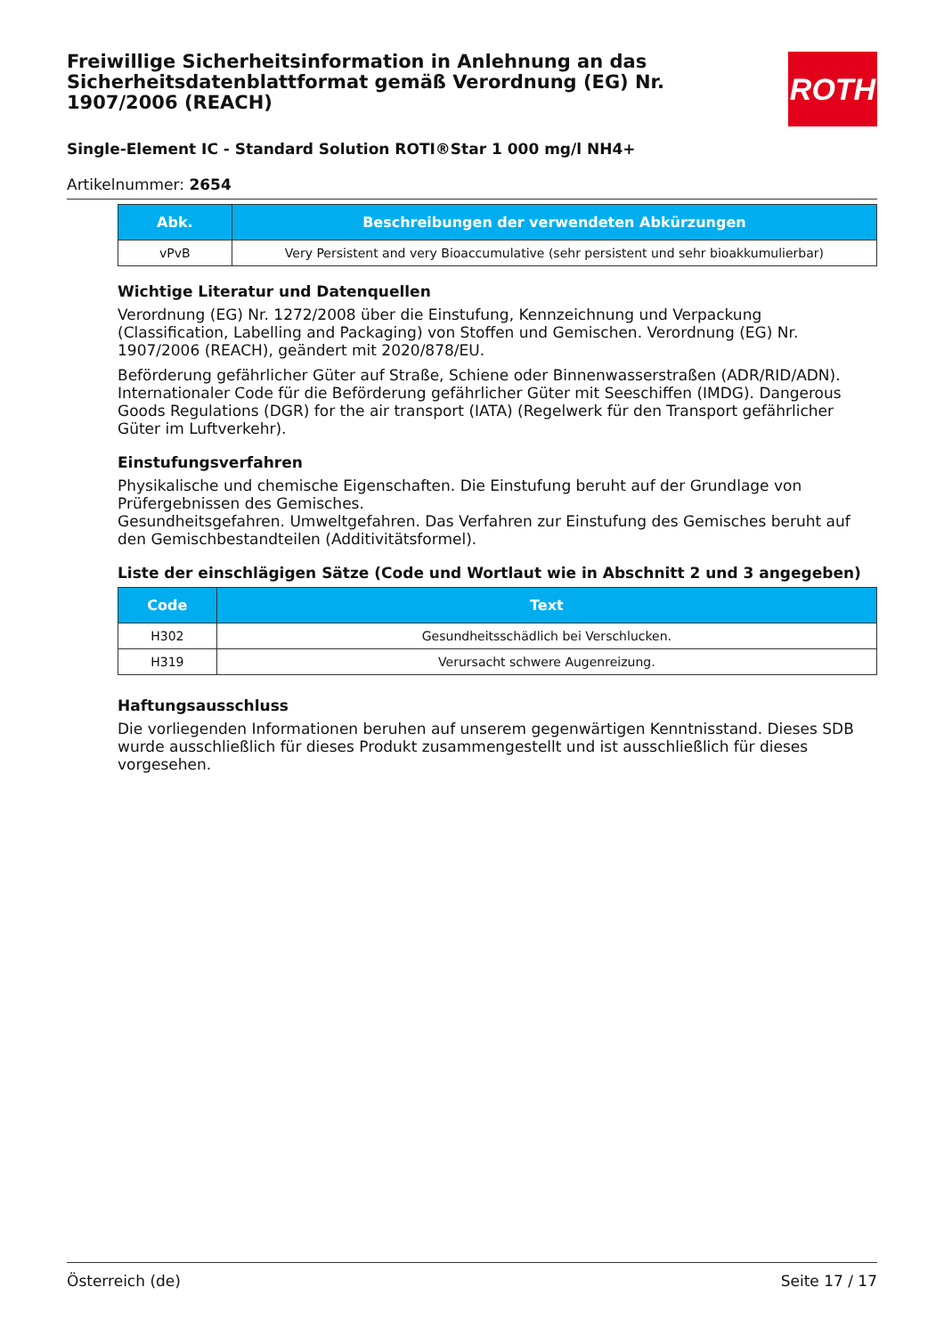ROTH
Freiwillige Sicherheitsinformation in Anlehnung an das Sicherheitsdatenblattformat gemäß Verordnung (EG) Nr. 1907/2006 (REACH)
Single-Element IC - Standard Solution ROTI®Star 1 000 mg/l NH4+
Artikelnummer: 2654
| Abk. | Beschreibungen der verwendeten Abkürzungen |
| --- | --- |
| vPvB | Very Persistent and very Bioaccumulative (sehr persistent und sehr bioakkumulierbar) |
Wichtige Literatur und Datenquellen
Verordnung (EG) Nr. 1272/2008 über die Einstufung, Kennzeichnung und Verpackung (Classification, Labelling and Packaging) von Stoffen und Gemischen. Verordnung (EG) Nr. 1907/2006 (REACH), geändert mit 2020/878/EU.
Beförderung gefährlicher Güter auf Straße, Schiene oder Binnenwasserstraßen (ADR/RID/ADN). Internationaler Code für die Beförderung gefährlicher Güter mit Seeschiffen (IMDG). Dangerous Goods Regulations (DGR) for the air transport (IATA) (Regelwerk für den Transport gefährlicher Güter im Luftverkehr).
Einstufungsverfahren
Physikalische und chemische Eigenschaften. Die Einstufung beruht auf der Grundlage von Prüfergebnissen des Gemisches.
Gesundheitsgefahren. Umweltgefahren. Das Verfahren zur Einstufung des Gemisches beruht auf den Gemischbestandteilen (Additivitätsformel).
Liste der einschlägigen Sätze (Code und Wortlaut wie in Abschnitt 2 und 3 angegeben)
| Code | Text |
| --- | --- |
| H302 | Gesundheitsschädlich bei Verschlucken. |
| H319 | Verursacht schwere Augenreizung. |
Haftungsausschluss
Die vorliegenden Informationen beruhen auf unserem gegenwärtigen Kenntnisstand. Dieses SDB wurde ausschließlich für dieses Produkt zusammengestellt und ist ausschließlich für dieses vorgesehen.
Österreich (de) Seite 17 / 17